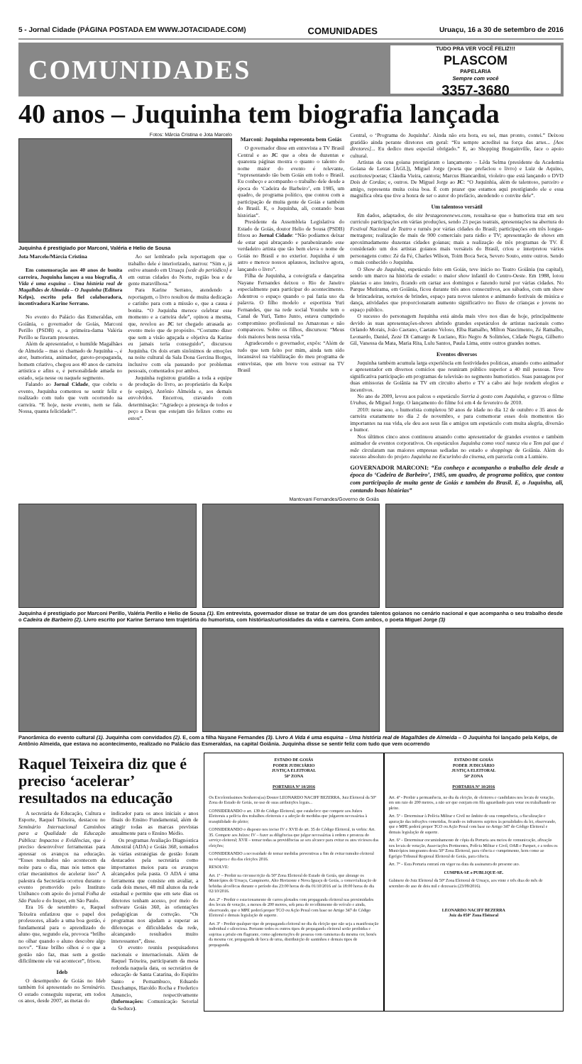5 - Jornal Cidade (PÁGINA POSTADA EM WWW.JOTACIDADE.COM) COMUNIDADES Uruaçu, 16 a 30 de setembro de 2016
COMUNIDADES
TUDO PRA VER VOCÊ FELIZ!!!
PLASCOM
PAPELARIA
Sempre com você
3357-3680
40 anos – Juquinha tem biografia lançada
Fotos: Márcia Cristina e Jota Marcelo
Juquinha é prestigiado por Marconi, Valéria e Helio de Sousa
Jota Marcelo/Márcia Cristina
Em comemoração aos 40 anos de bonita carreira, Juquinha lançou a sua biografia, A Vida é uma esquina – Uma história real de Magalhães de Almeida – O Juquinha (Editora Kelps), escrito pela fiel colaboradora, incentivadora Karine Serrano.
No evento do Palácio das Esmeraldas, em Goiânia, o governador de Goiás, Marconi Perillo (PSDB) e, a primeira-dama Valéria Perillo se fizeram presentes.
Além de apresentador, o humilde Magalhães de Almeida – mas só chamado de Juquinha –, é ator, humorista, animador, garoto-propaganda, homem criativo, chegou aos 40 anos de carreira artística e afins e, é personalidade amada no estado, seja nesse ou naquele segmento.
Falando ao Jornal Cidade, que cobriu o evento, Juquinha comentou se sentir feliz e realizado com tudo que vem ocorrendo na carreira. “E hoje, neste evento, nem se fala. Nossa, quanta felicidade!”.
Ao ser lembrado pela reportagem que o trabalho dele é interiorizado, narrou: “Sim e, já estive atuando em Uruaçu [sede do periódico] e em outras cidades do Norte, região boa e de gente maravilhosa.”
Para Karine Serrano, atendendo a reportagem, o livro resultou de muita dedicação e carinho para com a missão e, que a causa é bonita. “O Juquinha merece celebrar esse momento e a carreira dele”, opinou a mesma, que, revelou ao JC ter chegado atrasada ao evento meio que de propósito. “Costumo dizer que sem a visão aguçada e objetiva da Karine eu jamais teria conseguido”, discursou Juquinha. Os dois eram sinônimos de emoções na noite cultural da Sala Dona Gercina Borges, inclusive com ela passando por problemas pessoais, comentados por ambos.
Juquinha registrou gratidão a toda a equipe de produção do livro, ao proprietário da Kelps (e equipe), Antônio Almeida e, aos demais envolvidos. Encerrou, cravando com determinação: “Agradeço a presença de todos e peço a Deus que estejam tão felizes como eu estou”.
Marconi: Juquinha representa bem Goiás
O governador disse em entrevista a TV Brasil Central e ao JC que a obra de duzentas e quarenta páginas mostra o quanto o talento do nome maior do evento é relevante, “representando tão bem Goiás em todo o Brasil. Eu conheço e acompanho o trabalho dele desde a época do ‘Cadeira de Barbeiro’, em 1985, um quadro, de programa político, que contou com a participação de muita gente de Goiás e também do Brasil. E, o Juquinha, ali, contando boas histórias”.
Presidente da Assembleia Legislativa do Estado de Goiás, doutor Helio de Sousa (PSDB) frisou ao Jornal Cidade: “Não podíamos deixar de estar aqui abraçando e parabenizando esse verdadeiro artista que tão bem eleva o nome de Goiás no Brasil e no exterior. Juquinha é um astro e merece nossos aplausos, inclusive agora, lançando o livro”.
Filha de Juquinha, a coreógrafa e dançarina Nayane Fernandes deixou o Rio de Janeiro especialmente para participar do acontecimento. Adentrou o espaço quando o pai fazia uso da palavra. O filho modelo e esportista Yuri Fernandes, que na rede social Youtube tem o Canal de Yuri, Tamo Junto, estava cumprindo compromisso profissional no Amazonas e não compareceu. Sobre os filhos, discursou: “Meus dois maiores bens nessa vida.”
Agradecendo o governador, expôs: “Além de tudo que tem feito por mim, ainda tem sido incansável na viabilização do meu programa de entrevistas, que em breve vou estrear na TV Brasil
Central, o ‘Programa do Juquinha’. Ainda não era hora, eu sei, mas pronto, contei.” Deixou gratidão ainda perante diretores em geral: “Eu sempre acreditei na força das artes... [Aos diretores]... Eu dedico meu especial obrigado.” E, ao Shopping Bougainville, face o apoio cultural.
Artistas da cena goiana prestigiaram o lançamento – Lêda Selma (presidente da Academia Goiana de Letras [AGL]), Miguel Jorge (poeta que prefaciou o livro) e Luiz de Aquino, escritores/poetas; Cláudia Vieira, cantora; Marcus Biancardini, violeiro que está lançando o DVD Dois de Cordas; e, outros. De Miguel Jorge ao JC: “O Juquinhia, além de talentoso, parceiro e amigo, representa muita coisa boa. É com prazer que estamos aqui prestigiando ele e essa magnífica obra que tive a honra de ser o autor do prefácio, atendendo o convite dele”.
Um talentoso versátil
Em dados, adaptados, do site brstageonenews.com, ressalta-se que o humorista traz em seu currículo participações em várias produções, sendo 23 peças teatrais, apresentações na abertura do Festival Nacional de Teatro e turnês por várias cidades do Brasil; participações em três longas-metragens; realização de mais de 900 comerciais para rádio e TV; apresentação de shows em aproximadamente duzentas cidades goianas; mais a realização de três programas de TV. É considerado um dos artistas goianos mais versáteis do Brasil, criou e interpretou vários personagens como: Zé da Fé, Charles Wilson, Toim Boca Seca, Severo Souto, entre outros. Sendo o mais conhecido o Juquinha.
O Show do Juquinha, espetáculo feito em Goiás, teve início no Teatro Goiânia (na capital), sendo um marco na história de estado: o maior show infantil do Centro-Oeste. Em 1988, lotou plateias o ano inteiro, ficando em cartaz aos domingos e fazendo turnê por várias cidades. No Parque Mutirama, em Goiânia, ficou durante três anos consecutivos, aos sábados, com um show de brincadeiras, sorteios de brindes, espaço para novos talentos e animando festivais de música e dança, atividades que proporcionaram aumento significativo no fluxo de crianças e jovens no espaço público.
O sucesso do personagem Juquinha está ainda mais vivo nos dias de hoje, principalmente devido às suas apresentações-shows abrindo grandes espetáculos de artistas nacionais como Orlando Morais, João Caetano, Caetano Veloso, Elba Ramalho, Milton Nascimento, Zé Ramalho, Leonardo, Daniel, Zezé Di Camargo & Luciano, Rio Negro & Solimões, Cidade Negra, Gilberto Gil, Vanessa da Mata, Maria Rita, Lulu Santos, Paula Lima, entre outros grandes nomes.
Eventos diversos
Juquinha também acumula larga experiência em festividades políticas, atuando como animador e apresentador em diversos comícios que reuniram público superior a 40 mil pessoas. Teve significativa participação em programas de televisão no segmento humorístico. Suas passagens por duas emissoras de Goiânia na TV em circuito aberto e TV a cabo até hoje rendem elogios e incentivos.
No ano de 2009, levou aos palcos o espetáculo Sorria à gosto com Juquinha, e gravou o filme Urubus, de Miguel Jorge. O lançamento do filme foi em 4 de fevereiro de 2010.
2010: nesse ano, o humorista completou 50 anos de idade no dia 12 de outubro e 35 anos de carreira exatamente no dia 2 de novembro, e para comemorar esses dois momentos tão importantes na sua vida, ele deu aos seus fãs e amigos um espetáculo com muita alegria, diversão e humor.
Nos últimos cinco anos continuou atuando como apresentador de grandes eventos e também animador de eventos corporativos. Os espetáculos Juquinha como você nunca viu e Tem pai que é mãe circularam nas maiores empresas sediadas no estado e shoppings de Goiânia. Além do sucesso absoluto do projeto Juquinha no Escurinho do cinema, em parceria com a Lumiére.
GOVERNADOR MARCONI: “Eu conheço e acompanho o trabalho dele desde a época do ‘Cadeira de Barbeiro’, 1985, um quadro, de programa político, que contou com participação de muita gente de Goiás e também do Brasil. E, o Juquinha, ali, contando boas histórias”
Mantovani Fernandes/Governo de Goiás
Juquinha é prestigiado por Marconi Perillo, Valéria Perillo e Helio de Sousa (1). Em entrevista, governador disse se tratar de um dos grandes talentos goianos no cenário nacional e que acompanha o seu trabalho desde o Cadeira de Barbeiro (2). Livro escrito por Karine Serrano tem trajetória do humorista, com histórias/curiosidades da vida e carreira. Com ambos, o poeta Miguel Jorge (3)
Panorâmica do evento cultural (1). Juquinha com convidados (2). E, com a filha Nayane Fernandes (3). Livro A Vida é uma esquina – Uma história real de Magalhães de Almeida – O Juquinha foi lançado pela Kelps, de Antônio Almeida, que estava no acontecimento, realizado no Palácio das Esmeraldas, na capital Goiânia. Juquinha disse se sentir feliz com tudo que vem ocorrendo
Raquel Teixeira diz que é preciso ‘acelerar’ resultados na educação
A secretária de Educação, Cultura e Esporte, Raquel Teixeira, destacou no Seminário Internacional Caminhos para a Qualidade da Educação Pública: Impactos e Evidências, que é preciso desenvolver ferramentas para apressar os avanços na educação. “Esses resultados não acontecem da noite para o dia, mas nós temos que criar mecanismos de acelerar isso” A palestra da Secretária ocorreu durante o evento promovido pelo Instituto Unibanco com apoio do jornal Folha de São Paulo e do Insper, em São Paulo.
Era 16 de setembro e, Raquel Teixeira enfatizou que o papel dos professores, aliado a uma boa gestão, é fundamental para o aprendizado do aluno que, segundo ela, provoca “brilho no olhar quando o aluno descobre algo novo”. “Esse brilho olhos é o que a gestão não faz, mas sem a gestão dificilmente ele vai acontecer”, frisou.
Ideb
O desempenho de Goiás no Ideb também foi apresentado no Seminário. O estado conseguiu superar, em todos os anos, desde 2007, as metas do
indicador para os anos iniciais e anos finais do Ensino Fundamental, além de atingir todas as marcas previstas anualmente para o Ensino Médio.
Os programas Avaliação Diagnóstica Amostral (ADA) e Goiás 360, somados às várias estratégias de gestão foram destacados pela secretária como importantes meios para os avanços alcançados pela pasta. O ADA é uma ferramenta que consiste em avaliar, a cada dois meses, 48 mil alunos da rede estadual e permite que em sete dias os diretores tenham acesso, por meio do software Goiás 360, às orientações pedagógicas de correção. “Os programas nos ajudam a superar as diferenças e dificuldades da rede, alcançando resultados muito interessantes”, disse.
O evento reuniu pesquisadores nacionais e internacionais. Além de Raquel Teixeira, participaram da mesa redonda naquela data, os secretários de educação de Santa Catarina, do Espírito Santo e Pernambuco, Eduardo Deschamps, Haroldo Rocha e Frederico Amancio, respectivamente (Informações: Comunicação Setorial da Seduce).
ESTADO DE GOIÁS
PODER JUDICIÁRIO
JUSTIÇA ELEITORAL
50ª ZONA
PORTARIA Nº 10/2016
Os Excelentíssimos Senhores(as) Doutor LEONARDO NACIFF BEZERRA, Juiz Eleitoral da 50ª Zona do Estado de Goiás, no uso de suas atribuições legais...
CONSIDERANDO o art. 139 do Código Eleitoral, que estabelece que compete aos Juízes Eleitorais a polícia dos trabalhos eleitorais e a adoção de medidas que julgarem necessárias à tranqüilidade do pleito;
CONSIDERANDO o disposto nos inciso IV e XVII do art. 35 do Código Eleitoral, in verbis: Art. 35. Compete aos Juízes: IV – fazer as diligências que julgar necessárias à ordem e presteza do serviço eleitoral; XVII – tomar todas as providências ao seu alcance para evitar os atos viciosos das eleições;
CONSIDERANDO a necessidade de tomar medidas preventivas a fim de evitar tumulto eleitoral na véspera e dia das eleições 2016.
RESOLVE:
Art. 1º – Proibir na circunscrição da 50ª Zona Eleitoral do Estado de Goiás, que abrange os Municípios de Uruaçu, Campinorte, Alto Horizonte e Nova Iguaçu de Goiás, a comercialização de bebidas alcoólicas durante o período das 23:00 horas do dia 01/10/2016 até às 18:00 horas do dia 02/10/2016.
Art. 2º - Proibir o estacionamento de carros plotados com propaganda eleitoral nas proximidades dos locais de votação, a menos de 200 metros, sob pena de recolhimento do veículo e ainda, observando, que o MPE poderá propor TCO ou Ação Penal com base no Artigo 347 do Código Eleitoral e demais legislação de suporte.
Art. 3º - Proibir qualquer tipo de propaganda eleitoral no dia da eleição que não seja a manifestação individual e silenciosa. Portanto todos os outros tipos de propaganda eleitoral serão proibidas e sujeitas a prisão em flagrante, como aglomerações de pessoas com camisetas da mesma cor, bonés da mesma cor, propaganda de boca de urna, distribuição de santinhos e demais tipos de propaganda.
ESTADO DE GOIÁS
PODER JUDICIÁRIO
JUSTIÇA ELEITORAL
50ª ZONA
PORTARIA Nº 10/2016
Art. 4º - Proibir a permanência, no dia da eleição, de eleitores e candidatos nos locais de votação, em um raio de 200 metros, a não ser que estejam em fila aguardando para votar ou trabalhando no pleito.
Art. 5º – Determinar à Polícia Militar e Civil no âmbito de sua competência, a fiscalização e apuração das infrações cometidas, ficando os infratores sujeitos às penalidades da lei, observando, que o MPE poderá propor TCO ou Ação Penal com base no Artigo 347 do Código Eleitoral e demais legislação de suporte.
Art. 6º – Determinar encaminhamento de cópia da Portaria aos meios de comunicação, afixação nos locais de votação, Associações Pertinentes, Polícia Militar e Civil, OAB e Parquet, e a todos os Municípios integrantes desta 50ª Zona Eleitoral, para ciência e cumprimento, bem como ao Egrégio Tribunal Regional Eleitoral de Goiás, para ciência.
Art. 7º – Esta Portaria entrará em vigor na data da assinatura do presente ato.
CUMPRA-SE e PUBLIQUE-SE.
Gabinete do Juiz Eleitoral da 50ª Zona Eleitoral de Uruaçu, aos vinte e três dias do mês de setembro do ano de dois mil e dezesseis (23/09/2016).
LEONARDO NACIFF BEZERRA
Juiz da 050ª Zona Eleitoral